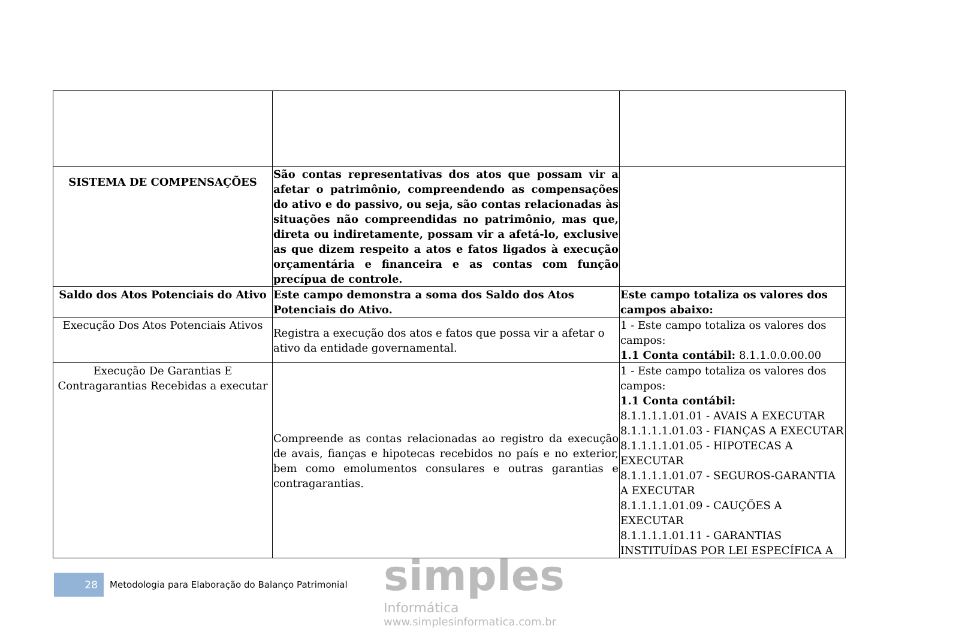| SISTEMA DE COMPENSAÇÕES | São contas representativas dos atos que possam vir a afetar o patrimônio, compreendendo as compensações do ativo e do passivo, ou seja, são contas relacionadas às situações não compreendidas no patrimônio, mas que, direta ou indiretamente, possam vir a afetá-lo, exclusive as que dizem respeito a atos e fatos ligados à execução orçamentária e financeira e as contas com função precípua de controle. | |
| Saldo dos Atos Potenciais do Ativo | Este campo demonstra a soma dos Saldo dos Atos Potenciais do Ativo. | Este campo totaliza os valores dos campos abaixo: |
| Execução Dos Atos Potenciais Ativos | Registra a execução dos atos e fatos que possa vir a afetar o ativo da entidade governamental. | 1 - Este campo totaliza os valores dos campos: 1.1 Conta contábil: 8.1.1.0.0.00.00 |
| Execução De Garantias E Contragarantias Recebidas a executar | Compreende as contas relacionadas ao registro da execução de avais, fianças e hipotecas recebidos no país e no exterior, bem como emolumentos consulares e outras garantias e contragarantias. | 1 - Este campo totaliza os valores dos campos: 1.1 Conta contábil: 8.1.1.1.1.01.01 - AVAIS A EXECUTAR 8.1.1.1.1.01.03 - FIANÇAS A EXECUTAR 8.1.1.1.1.01.05 - HIPOTECAS A EXECUTAR 8.1.1.1.1.01.07 - SEGUROS-GARANTIA A EXECUTAR 8.1.1.1.1.01.09 - CAUÇÕES A EXECUTAR 8.1.1.1.1.01.11 - GARANTIAS INSTITUÍDAS POR LEI ESPECÍFICA A |
28
Metodologia para Elaboração do Balanço Patrimonial
simples
Informática
www.simplesinformatica.com.br